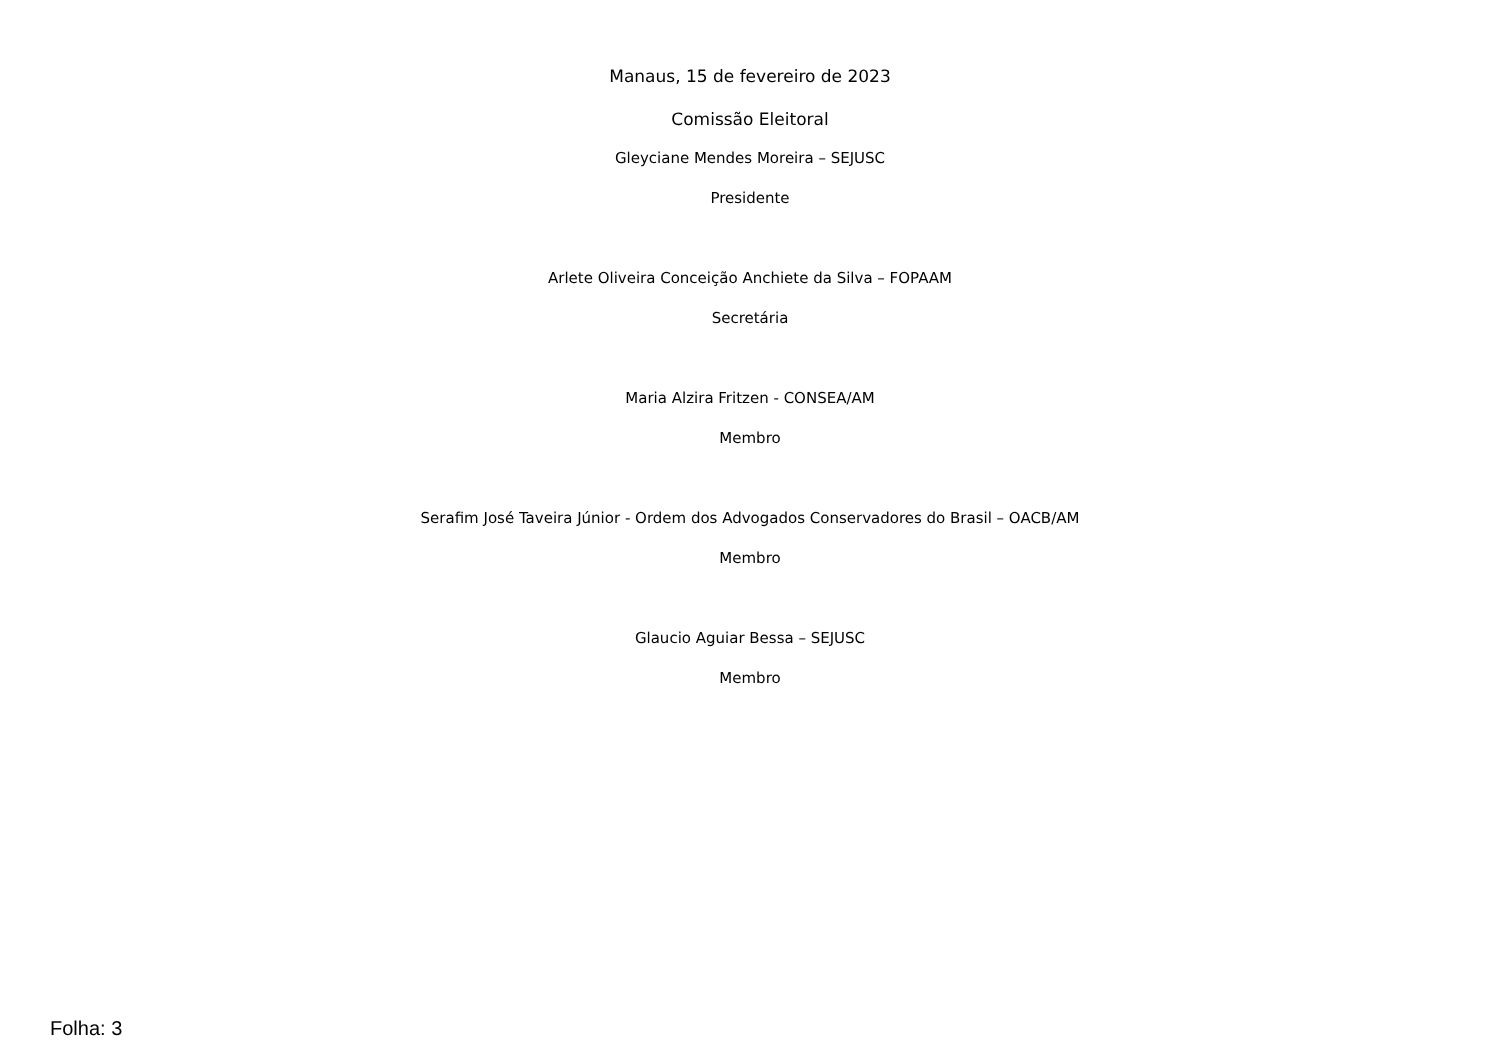Manaus, 15 de fevereiro de 2023
Comissão Eleitoral
Gleyciane Mendes Moreira – SEJUSC
Presidente
Arlete Oliveira Conceição Anchiete da Silva – FOPAAM
Secretária
Maria Alzira Fritzen - CONSEA/AM
Membro
Serafim José Taveira Júnior - Ordem dos Advogados Conservadores do Brasil – OACB/AM
Membro
Glaucio Aguiar Bessa – SEJUSC
Membro
Folha: 3